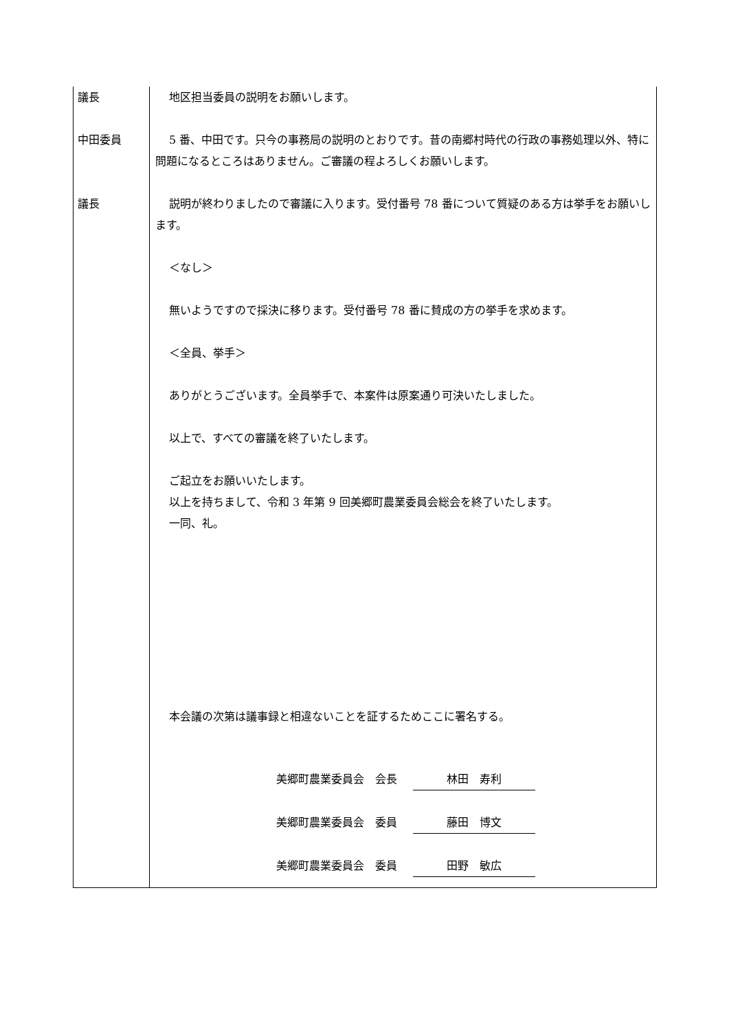| 議長 | 地区担当委員の説明をお願いします。 |
| 中田委員 | 5 番、中田です。只今の事務局の説明のとおりです。昔の南郷村時代の行政の事務処理以外、特に問題になるところはありません。ご審議の程よろしくお願いします。 |
| 議長 | 説明が終わりましたので審議に入ります。受付番号 78 番について質疑のある方は挙手をお願いします。 ＜なし＞ 無いようですので採決に移ります。受付番号 78 番に賛成の方の挙手を求めます。 ＜全員、挙手＞ ありがとうございます。全員挙手で、本案件は原案通り可決いたしました。 以上で、すべての審議を終了いたします。 ご起立をお願いいたします。 以上を持ちまして、令和 3 年第 9 回美郷町農業委員会総会を終了いたします。 一同、礼。 本会議の次第は議事録と相違ないことを証するためここに署名する。 美郷町農業委員会 会長 林田 寿利 美郷町農業委員会 委員 藤田 博文 美郷町農業委員会 委員 田野 敏広 |